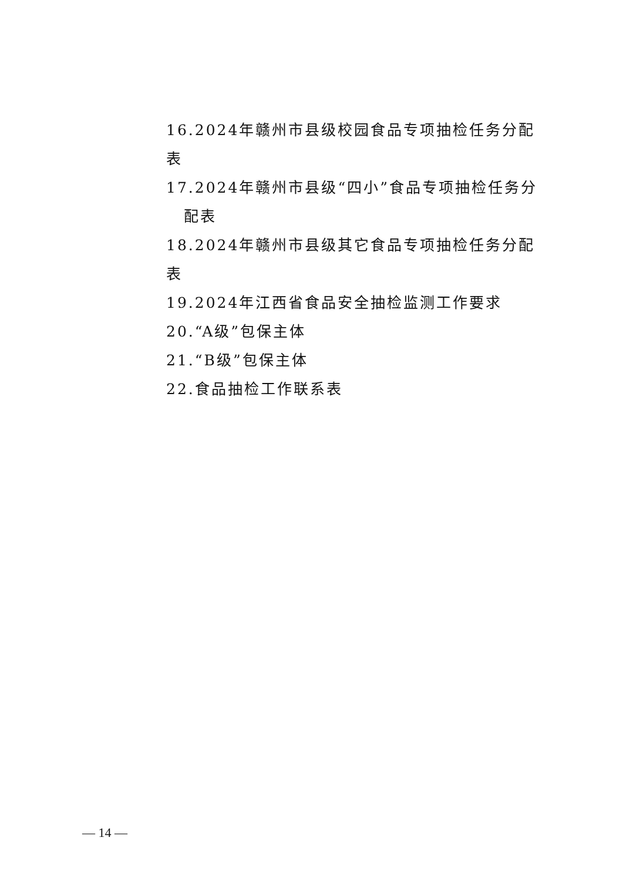16.2024年赣州市县级校园食品专项抽检任务分配表
17.2024年赣州市县级“四小”食品专项抽检任务分
配表
18.2024年赣州市县级其它食品专项抽检任务分配表
19.2024年江西省食品安全抽检监测工作要求
20.“A级”包保主体
21.“B级”包保主体
22.食品抽检工作联系表
— 14 —